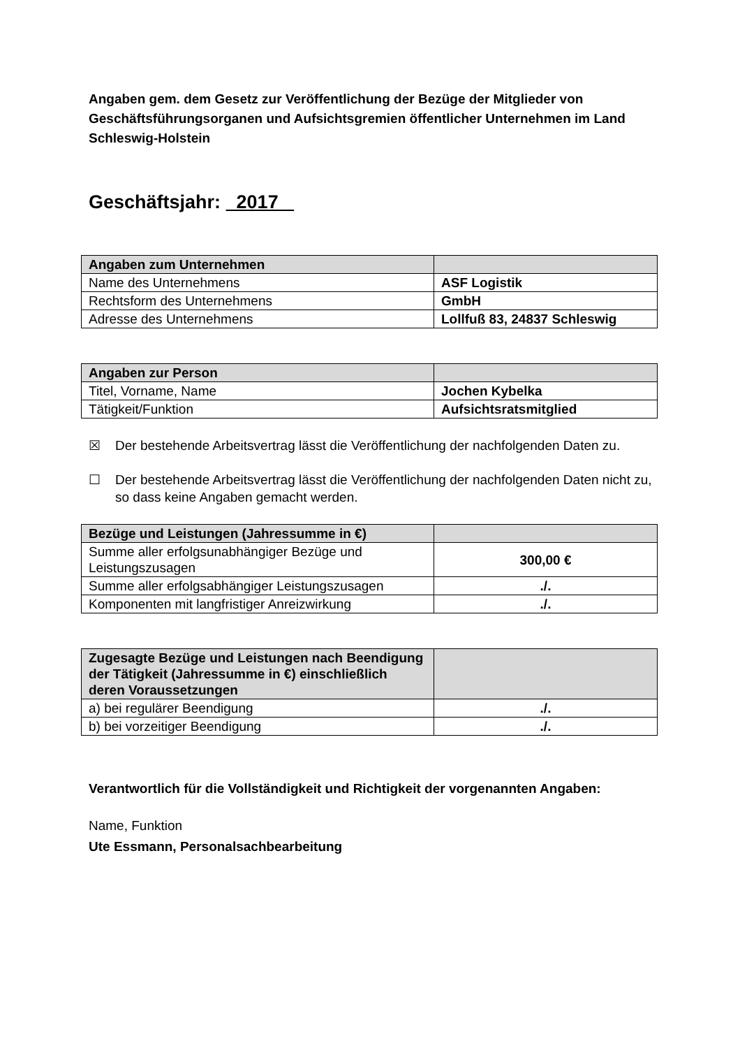Angaben gem. dem Gesetz zur Veröffentlichung der Bezüge der Mitglieder von Geschäftsführungsorganen und Aufsichtsgremien öffentlicher Unternehmen im Land Schleswig-Holstein
Geschäftsjahr: 2017
| Angaben zum Unternehmen | |
| Name des Unternehmens | ASF Logistik |
| Rechtsform des Unternehmens | GmbH |
| Adresse des Unternehmens | Lollfuß 83, 24837 Schleswig |
| Angaben zur Person | |
| Titel, Vorname, Name | Jochen Kybelka |
| Tätigkeit/Funktion | Aufsichtsratsmitglied |
☒ Der bestehende Arbeitsvertrag lässt die Veröffentlichung der nachfolgenden Daten zu.
☐ Der bestehende Arbeitsvertrag lässt die Veröffentlichung der nachfolgenden Daten nicht zu, so dass keine Angaben gemacht werden.
| Bezüge und Leistungen (Jahressumme in €) | |
| Summe aller erfolgsunabhängiger Bezüge und Leistungszusagen | 300,00 € |
| Summe aller erfolgsabhängiger Leistungszusagen | ./. |
| Komponenten mit langfristiger Anreizwirkung | ./. |
| Zugesagte Bezüge und Leistungen nach Beendigung der Tätigkeit (Jahressumme in €) einschließlich deren Voraussetzungen | |
| a) bei regulärer Beendigung | ./. |
| b) bei vorzeitiger Beendigung | ./. |
Verantwortlich für die Vollständigkeit und Richtigkeit der vorgenannten Angaben:
Name, Funktion
Ute Essmann, Personalsachbearbeitung